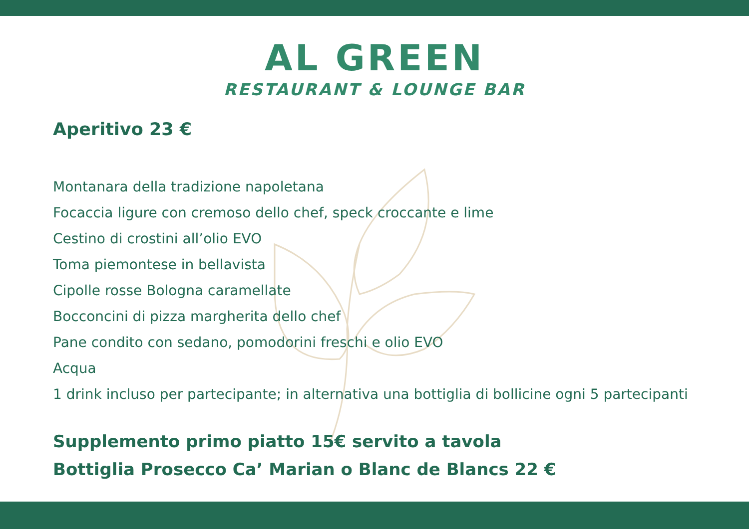AL GREEN
RESTAURANT & LOUNGE BAR
Aperitivo 23 €
Montanara della tradizione napoletana
Focaccia ligure con cremoso dello chef, speck croccante e lime
Cestino di crostini all’olio EVO
Toma piemontese in bellavista
Cipolle rosse Bologna caramellate
Bocconcini di pizza margherita dello chef
Pane condito con sedano, pomodorini freschi e olio EVO
Acqua
1 drink incluso per partecipante; in alternativa una bottiglia di bollicine ogni 5 partecipanti
Supplemento primo piatto 15€ servito a tavola
Bottiglia Prosecco Ca’ Marian o Blanc de Blancs 22 €